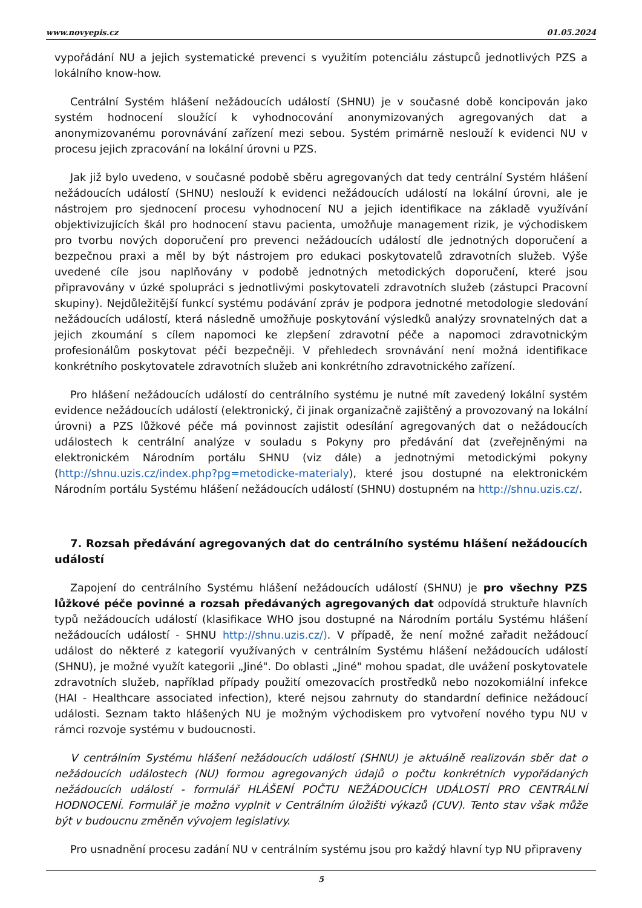www.novyepis.cz 01.05.2024
vypořádání NU a jejich systematické prevenci s využitím potenciálu zástupců jednotlivých PZS a lokálního know-how.
Centrální Systém hlášení nežádoucích událostí (SHNU) je v současné době koncipován jako systém hodnocení sloužící k vyhodnocování anonymizovaných agregovaných dat a anonymizovanému porovnávání zařízení mezi sebou. Systém primárně neslouží k evidenci NU v procesu jejich zpracování na lokální úrovni u PZS.
Jak již bylo uvedeno, v současné podobě sběru agregovaných dat tedy centrální Systém hlášení nežádoucích událostí (SHNU) neslouží k evidenci nežádoucích událostí na lokální úrovni, ale je nástrojem pro sjednocení procesu vyhodnocení NU a jejich identifikace na základě využívání objektivizujících škál pro hodnocení stavu pacienta, umožňuje management rizik, je východiskem pro tvorbu nových doporučení pro prevenci nežádoucích událostí dle jednotných doporučení a bezpečnou praxi a měl by být nástrojem pro edukaci poskytovatelů zdravotních služeb. Výše uvedené cíle jsou naplňovány v podobě jednotných metodických doporučení, které jsou připravovány v úzké spolupráci s jednotlivými poskytovateli zdravotních služeb (zástupci Pracovní skupiny). Nejdůležitější funkcí systému podávání zpráv je podpora jednotné metodologie sledování nežádoucích událostí, která následně umožňuje poskytování výsledků analýzy srovnatelných dat a jejich zkoumání s cílem napomoci ke zlepšení zdravotní péče a napomoci zdravotnickým profesionálům poskytovat péči bezpečněji. V přehledech srovnávání není možná identifikace konkrétního poskytovatele zdravotních služeb ani konkrétního zdravotnického zařízení.
Pro hlášení nežádoucích událostí do centrálního systému je nutné mít zavedený lokální systém evidence nežádoucích událostí (elektronický, či jinak organizačně zajištěný a provozovaný na lokální úrovni) a PZS lůžkové péče má povinnost zajistit odesílání agregovaných dat o nežádoucích událostech k centrální analýze v souladu s Pokyny pro předávání dat (zveřejněnými na elektronickém Národním portálu SHNU (viz dále) a jednotnými metodickými pokyny (http://shnu.uzis.cz/index.php?pg=metodicke-materialy), které jsou dostupné na elektronickém Národním portálu Systému hlášení nežádoucích událostí (SHNU) dostupném na http://shnu.uzis.cz/.
7. Rozsah předávání agregovaných dat do centrálního systému hlášení nežádoucích událostí
Zapojení do centrálního Systému hlášení nežádoucích událostí (SHNU) je pro všechny PZS lůžkové péče povinné a rozsah předávaných agregovaných dat odpovídá struktuře hlavních typů nežádoucích událostí (klasifikace WHO jsou dostupné na Národním portálu Systému hlášení nežádoucích událostí - SHNU http://shnu.uzis.cz/). V případě, že není možné zařadit nežádoucí událost do některé z kategorií využívaných v centrálním Systému hlášení nežádoucích událostí (SHNU), je možné využít kategorii „Jiné". Do oblasti „Jiné" mohou spadat, dle uvážení poskytovatele zdravotních služeb, například případy použití omezovacích prostředků nebo nozokomiální infekce (HAI - Healthcare associated infection), které nejsou zahrnuty do standardní definice nežádoucí události. Seznam takto hlášených NU je možným východiskem pro vytvoření nového typu NU v rámci rozvoje systému v budoucnosti.
V centrálním Systému hlášení nežádoucích událostí (SHNU) je aktuálně realizován sběr dat o nežádoucích událostech (NU) formou agregovaných údajů o počtu konkrétních vypořádaných nežádoucích událostí - formulář HLÁŠENÍ POČTU NEŽÁDOUCÍCH UDÁLOSTÍ PRO CENTRÁLNÍ HODNOCENÍ. Formulář je možno vyplnit v Centrálním úložišti výkazů (CUV). Tento stav však může být v budoucnu změněn vývojem legislativy.
Pro usnadnění procesu zadání NU v centrálním systému jsou pro každý hlavní typ NU připraveny
5